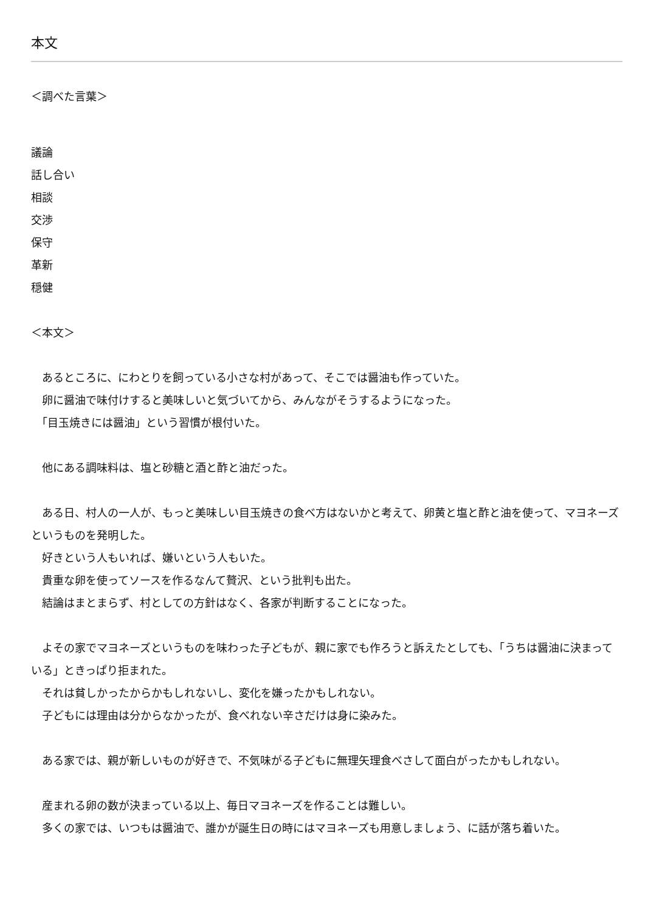本文
＜調べた言葉＞
議論
話し合い
相談
交渉
保守
革新
穏健
＜本文＞
　あるところに、にわとりを飼っている小さな村があって、そこでは醤油も作っていた。
　卵に醤油で味付けすると美味しいと気づいてから、みんながそうするようになった。
　「目玉焼きには醤油」という習慣が根付いた。
　他にある調味料は、塩と砂糖と酒と酢と油だった。
　ある日、村人の一人が、もっと美味しい目玉焼きの食べ方はないかと考えて、卵黄と塩と酢と油を使って、マヨネーズというものを発明した。
　好きという人もいれば、嫌いという人もいた。
　貴重な卵を使ってソースを作るなんて贅沢、という批判も出た。
　結論はまとまらず、村としての方針はなく、各家が判断することになった。
　よその家でマヨネーズというものを味わった子どもが、親に家でも作ろうと訴えたとしても、「うちは醤油に決まっている」ときっぱり拒まれた。
　それは貧しかったからかもしれないし、変化を嫌ったかもしれない。
　子どもには理由は分からなかったが、食べれない辛さだけは身に染みた。
　ある家では、親が新しいものが好きで、不気味がる子どもに無理矢理食べさして面白がったかもしれない。
　産まれる卵の数が決まっている以上、毎日マヨネーズを作ることは難しい。
　多くの家では、いつもは醤油で、誰かが誕生日の時にはマヨネーズも用意しましょう、に話が落ち着いた。